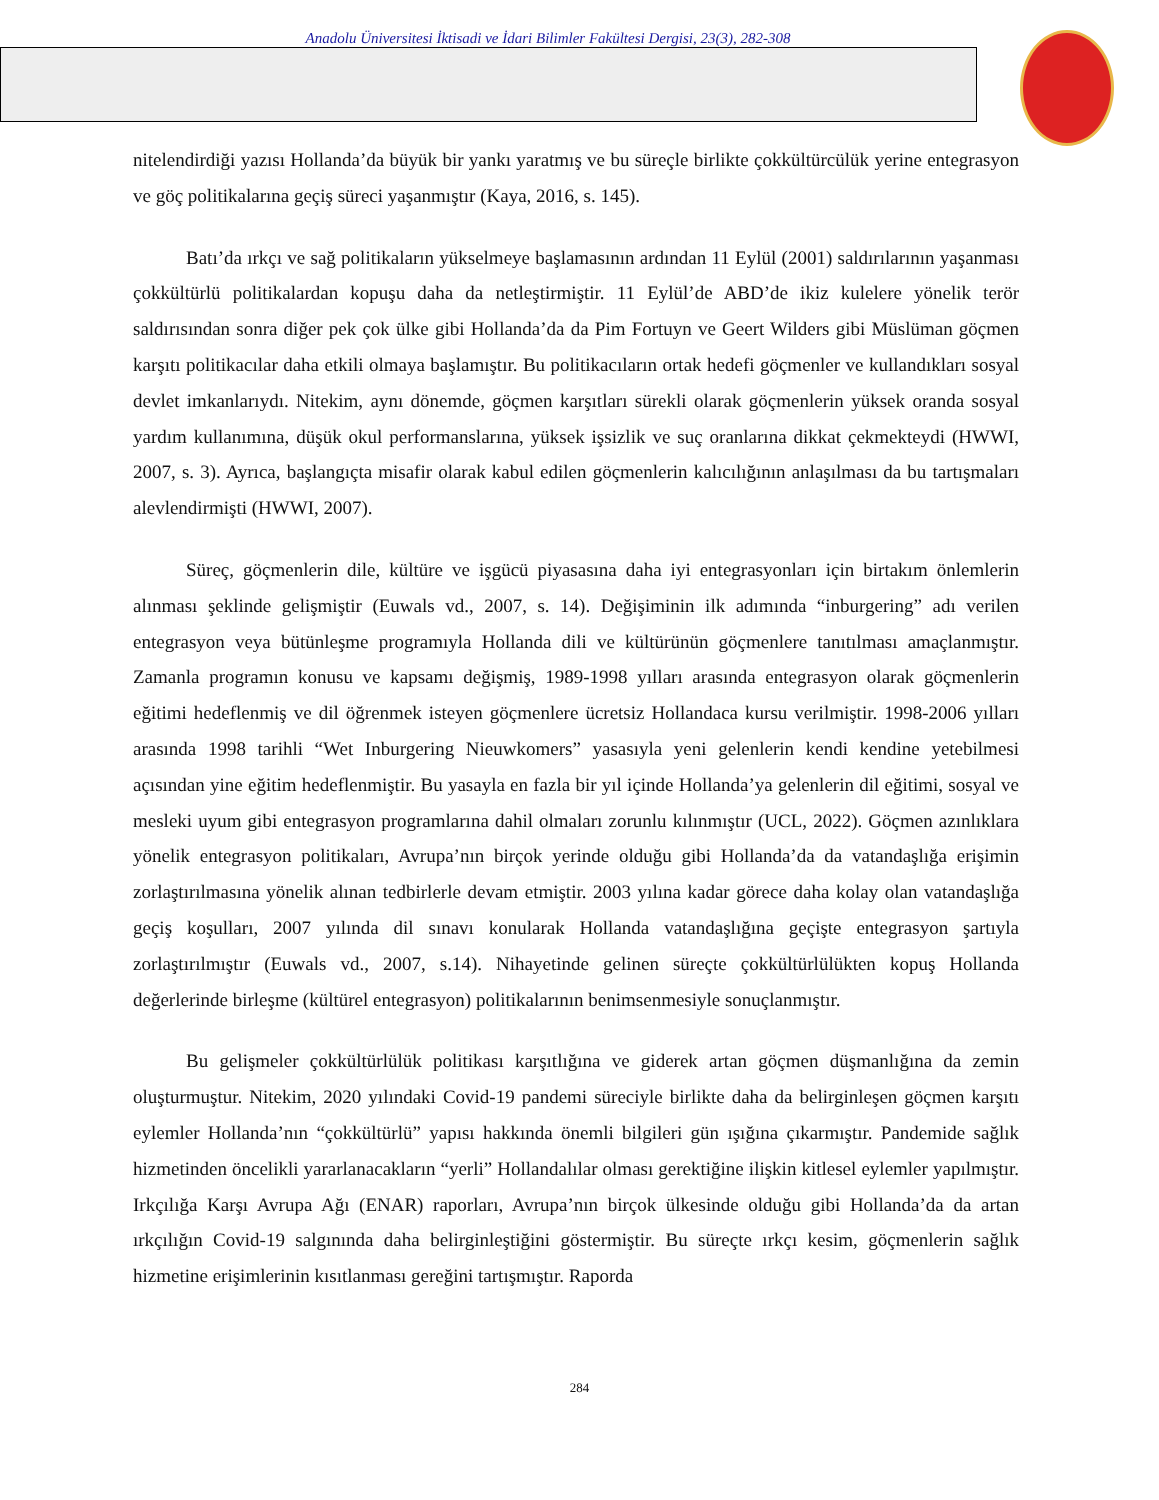Anadolu Üniversitesi İktisadi ve İdari Bilimler Fakültesi Dergisi, 23(3), 282-308
nitelendirdiği yazısı Hollanda’da büyük bir yankı yaratmış ve bu süreçle birlikte çokkültürcülük yerine entegrasyon ve göç politikalarına geçiş süreci yaşanmıştır (Kaya, 2016, s. 145).
Batı’da ırkçı ve sağ politikaların yükselmeye başlamasının ardından 11 Eylül (2001) saldırılarının yaşanması çokkültürlü politikalardan kopuşu daha da netleştirmiştir. 11 Eylül’de ABD’de ikiz kulelere yönelik terör saldırısından sonra diğer pek çok ülke gibi Hollanda’da da Pim Fortuyn ve Geert Wilders gibi Müslüman göçmen karşıtı politikacılar daha etkili olmaya başlamıştır. Bu politikacıların ortak hedefi göçmenler ve kullandıkları sosyal devlet imkanlarıydı. Nitekim, aynı dönemde, göçmen karşıtları sürekli olarak göçmenlerin yüksek oranda sosyal yardım kullanımına, düşük okul performanslarına, yüksek işsizlik ve suç oranlarına dikkat çekmekteydi (HWWI, 2007, s. 3). Ayrıca, başlangıçta misafir olarak kabul edilen göçmenlerin kalıcılığının anlaşılması da bu tartışmaları alevlendirmişti (HWWI, 2007).
Süreç, göçmenlerin dile, kültüre ve işgücü piyasasına daha iyi entegrasyonları için birtakım önlemlerin alınması şeklinde gelişmiştir (Euwals vd., 2007, s. 14). Değişiminin ilk adımında “inburgering” adı verilen entegrasyon veya bütünleşme programıyla Hollanda dili ve kültürünün göçmenlere tanıtılması amaçlanmıştır. Zamanla programın konusu ve kapsamı değişmiş, 1989-1998 yılları arasında entegrasyon olarak göçmenlerin eğitimi hedeflenmiş ve dil öğrenmek isteyen göçmenlere ücretsiz Hollandaca kursu verilmiştir. 1998-2006 yılları arasında 1998 tarihli “Wet Inburgering Nieuwkomers” yasasıyla yeni gelenlerin kendi kendine yetebilmesi açısından yine eğitim hedeflenmiştir. Bu yasayla en fazla bir yıl içinde Hollanda’ya gelenlerin dil eğitimi, sosyal ve mesleki uyum gibi entegrasyon programlarına dahil olmaları zorunlu kılınmıştır (UCL, 2022). Göçmen azınlıklara yönelik entegrasyon politikaları, Avrupa’nın birçok yerinde olduğu gibi Hollanda’da da vatandaşlığa erişimin zorlaştırılmasına yönelik alınan tedbirlerle devam etmiştir. 2003 yılına kadar görece daha kolay olan vatandaşlığa geçiş koşulları, 2007 yılında dil sınavı konularak Hollanda vatandaşlığına geçişte entegrasyon şartıyla zorlaştırılmıştır (Euwals vd., 2007, s.14). Nihayetinde gelinen süreçte çokkültürlülükten kopuş Hollanda değerlerinde birleşme (kültürel entegrasyon) politikalarının benimsenmesiyle sonuçlanmıştır.
Bu gelişmeler çokkültürlülük politikası karşıtlığına ve giderek artan göçmen düşmanlığına da zemin oluşturmuştur. Nitekim, 2020 yılındaki Covid-19 pandemi süreciyle birlikte daha da belirginleşen göçmen karşıtı eylemler Hollanda’nın “çokkültürlü” yapısı hakkında önemli bilgileri gün ışığına çıkarmıştır. Pandemide sağlık hizmetinden öncelikli yararlanacakların “yerli” Hollandalılar olması gerektiğine ilişkin kitlesel eylemler yapılmıştır. Irkçılığa Karşı Avrupa Ağı (ENAR) raporları, Avrupa’nın birçok ülkesinde olduğu gibi Hollanda’da da artan ırkçılığın Covid-19 salgınında daha belirginleştiğini göstermiştir. Bu süreçte ırkçı kesim, göçmenlerin sağlık hizmetine erişimlerinin kısıtlanması gereğini tartışmıştır. Raporda
284